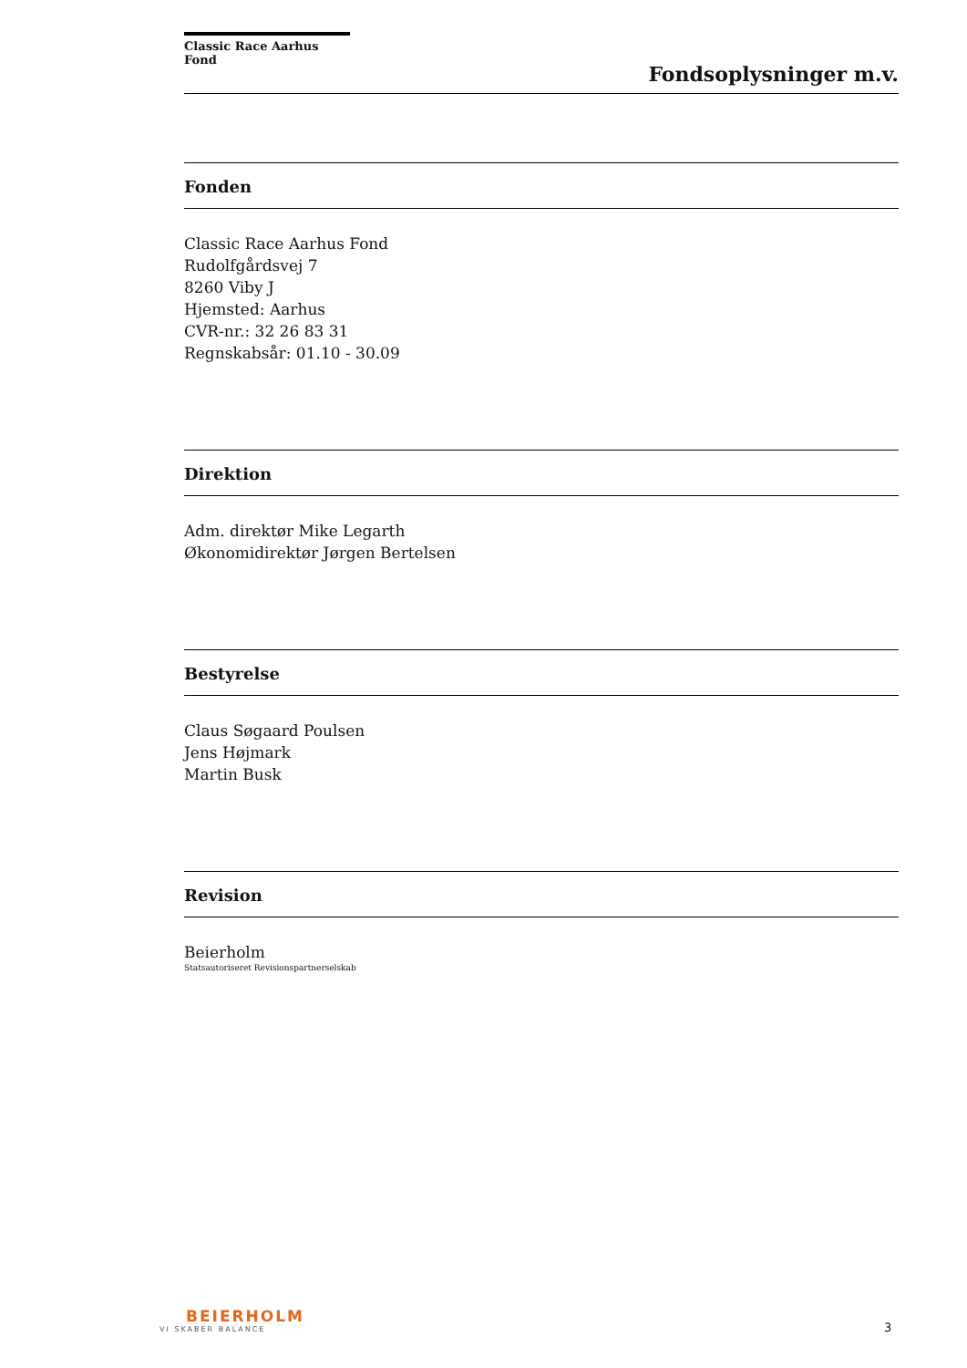Classic Race Aarhus Fond
Fondsoplysninger m.v.
Fonden
Classic Race Aarhus Fond
Rudolfgårdsvej 7
8260 Viby J
Hjemsted: Aarhus
CVR-nr.: 32 26 83 31
Regnskabsår: 01.10 - 30.09
Direktion
Adm. direktør Mike Legarth
Økonomidirektør Jørgen Bertelsen
Bestyrelse
Claus Søgaard Poulsen
Jens Højmark
Martin Busk
Revision
Beierholm
Statsautoriseret Revisionspartnerselskab
BEIERHOLM
VI SKABER BALANCE
3